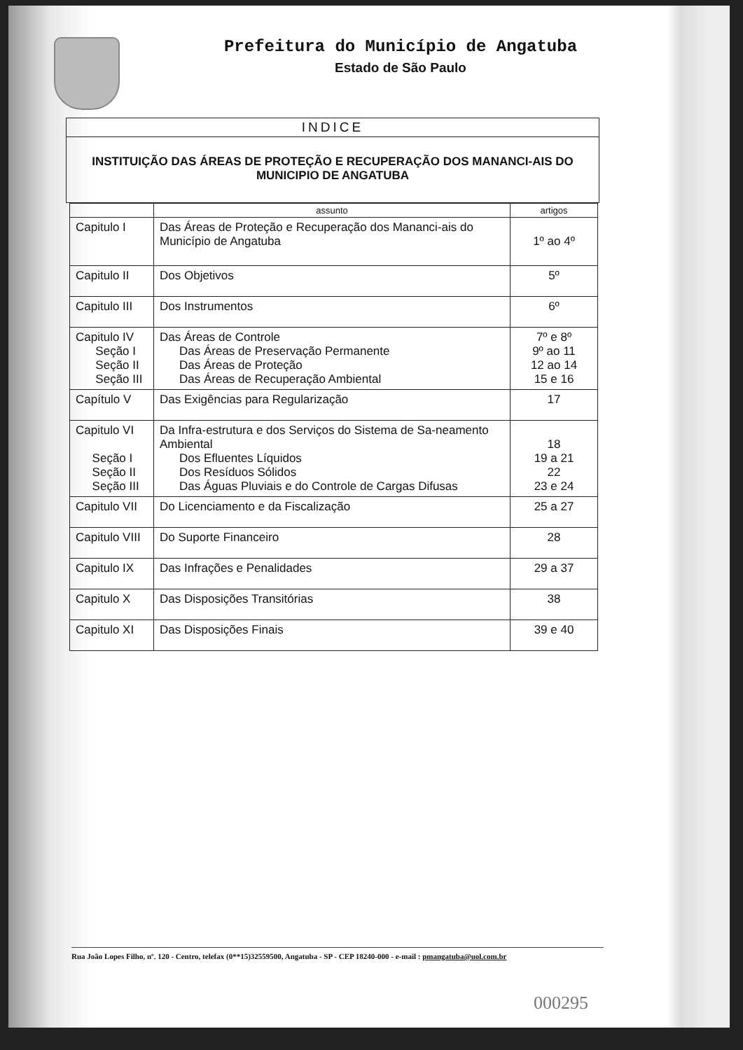Prefeitura do Município de Angatuba
Estado de São Paulo
INDICE
INSTITUIÇÃO DAS ÁREAS DE PROTEÇÃO E RECUPERAÇÃO DOS MANANCI-AIS DO MUNICIPIO DE ANGATUBA
| | assunto | artigos |
| --- | --- | --- |
| Capitulo I | Das Áreas de Proteção e Recuperação dos Mananci-ais do Município de Angatuba | 1º ao 4º |
| Capitulo II | Dos Objetivos | 5º |
| Capitulo III | Dos Instrumentos | 6º |
| Capitulo IV Seção I Seção II Seção III | Das Áreas de Controle Das Áreas de Preservação Permanente Das Áreas de Proteção Das Áreas de Recuperação Ambiental | 7º e 8º 9º ao 11 12 ao 14 15 e 16 |
| Capítulo V | Das Exigências para Regularização | 17 |
| Capitulo VI Seção I Seção II Seção III | Da Infra-estrutura e dos Serviços do Sistema de Sa-neamento Ambiental Dos Efluentes Líquidos Dos Resíduos Sólidos Das Águas Pluviais e do Controle de Cargas Difusas | 18 19 a 21 22 23 e 24 |
| Capitulo VII | Do Licenciamento e da Fiscalização | 25 a 27 |
| Capitulo VIII | Do Suporte Financeiro | 28 |
| Capitulo IX | Das Infrações e Penalidades | 29 a 37 |
| Capitulo X | Das Disposições Transitórias | 38 |
| Capitulo XI | Das Disposições Finais | 39 e 40 |
Rua João Lopes Filho, nº. 120 - Centro, telefax (0**15)32559500, Angatuba - SP - CEP 18240-000 - e-mail : pmangatuba@uol.com.br
000295